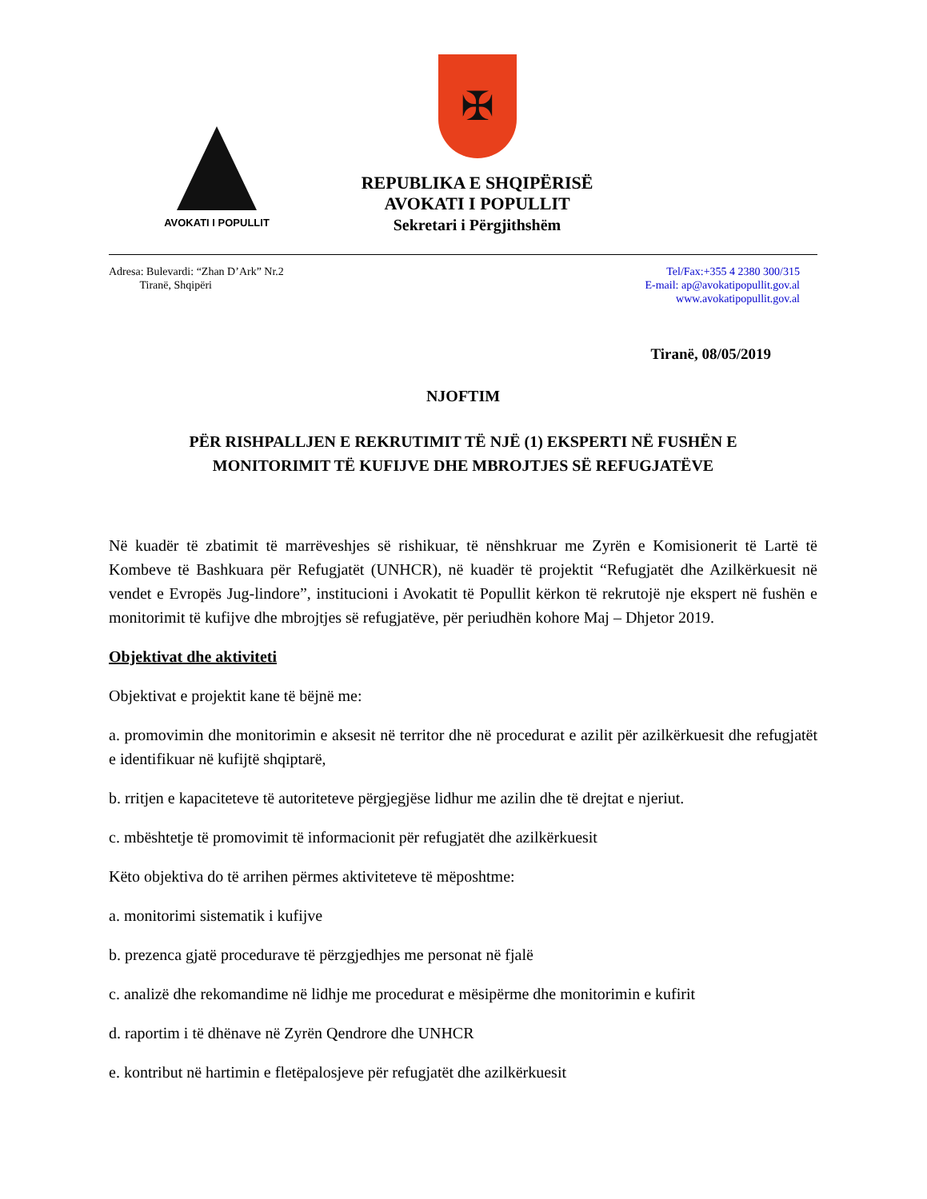AVOKATI I POPULLIT
✠
REPUBLIKA E SHQIPËRISË
AVOKATI I POPULLIT
Sekretari i Përgjithshëm
Adresa: Bulevardi: “Zhan D’Ark” Nr.2
Tiranë, Shqipëri
Tel/Fax:+355 4 2380 300/315
E-mail: ap@avokatipopullit.gov.al
www.avokatipopullit.gov.al
Tiranë, 08/05/2019
NJOFTIM
PËR RISHPALLJEN E REKRUTIMIT TË NJË (1) EKSPERTI NË FUSHËN E
MONITORIMIT TË KUFIJVE DHE MBROJTJES SË REFUGJATËVE
Në kuadër të zbatimit të marrëveshjes së rishikuar, të nënshkruar me Zyrën e Komisionerit të Lartë të Kombeve të Bashkuara për Refugjatët (UNHCR), në kuadër të projektit “Refugjatët dhe Azilkërkuesit në vendet e Evropës Jug-lindore”, institucioni i Avokatit të Popullit kërkon të rekrutojë nje ekspert në fushën e monitorimit të kufijve dhe mbrojtjes së refugjatëve, për periudhën kohore Maj – Dhjetor 2019.
Objektivat dhe aktiviteti
Objektivat e projektit kane të bëjnë me:
a. promovimin dhe monitorimin e aksesit në territor dhe në procedurat e azilit për azilkërkuesit dhe refugjatët e identifikuar në kufijtë shqiptarë,
b. rritjen e kapaciteteve të autoriteteve përgjegjëse lidhur me azilin dhe të drejtat e njeriut.
c. mbështetje të promovimit të informacionit për refugjatët dhe azilkërkuesit
Këto objektiva do të arrihen përmes aktiviteteve të mëposhtme:
a. monitorimi sistematik i kufijve
b. prezenca gjatë procedurave të përzgjedhjes me personat në fjalë
c. analizë dhe rekomandime në lidhje me procedurat e mësipërme dhe monitorimin e kufirit
d. raportim i të dhënave në Zyrën Qendrore dhe UNHCR
e. kontribut në hartimin e fletëpalosjeve për refugjatët dhe azilkërkuesit